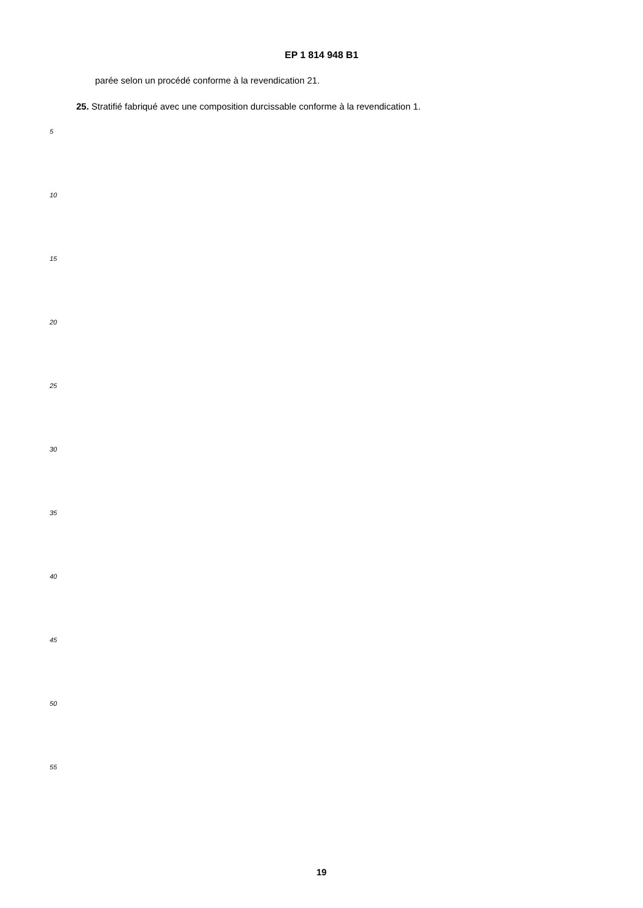EP 1 814 948 B1
parée selon un procédé conforme à la revendication 21.
25. Stratifié fabriqué avec une composition durcissable conforme à la revendication 1.
5
10
15
20
25
30
35
40
45
50
55
19